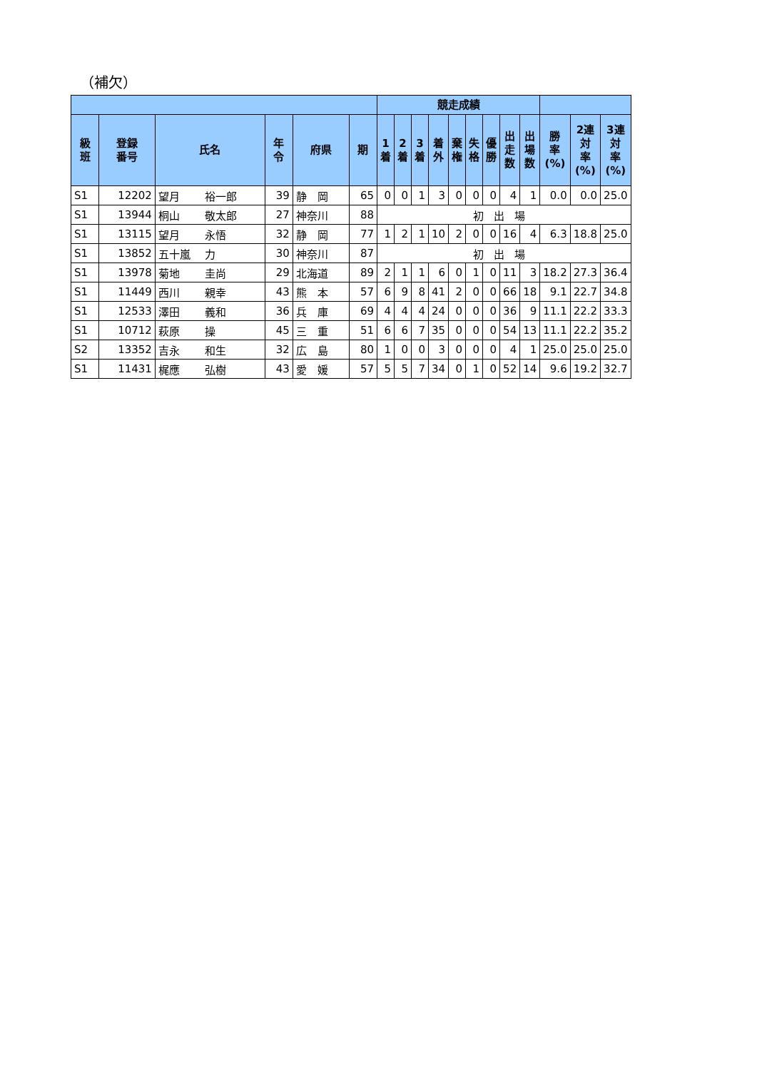（補欠）
| | | | | | | 競走成績 | | | | | | | | | | | |
| --- | --- | --- | --- | --- | --- | --- | --- | --- | --- | --- | --- | --- | --- | --- | --- | --- | --- |
| 級 班 | 登録 番号 | 氏名 | 年 令 | 府県 | 期 | 1 着 | 2 着 | 3 着 | 着 外 | 棄 権 | 失 格 | 優 勝 | 出 走 数 | 出 場 数 | 勝 率 (%) | 2連 対 率 (%) | 3連 対 率 (%) |
| S1 | 12202 | 望月 裕一郎 | 39 | 静 岡 | 65 | 0 | 0 | 1 | 3 | 0 | 0 | 0 | 4 | 1 | 0.0 | 0.0 | 25.0 |
| S1 | 13944 | 桐山 敬太郎 | 27 | 神奈川 | 88 | 初出場 | | | | | | | | | | | |
| S1 | 13115 | 望月 永悟 | 32 | 静 岡 | 77 | 1 | 2 | 1 | 10 | 2 | 0 | 0 | 16 | 4 | 6.3 | 18.8 | 25.0 |
| S1 | 13852 | 五十嵐 力 | 30 | 神奈川 | 87 | 初出場 | | | | | | | | | | | |
| S1 | 13978 | 菊地 圭尚 | 29 | 北海道 | 89 | 2 | 1 | 1 | 6 | 0 | 1 | 0 | 11 | 3 | 18.2 | 27.3 | 36.4 |
| S1 | 11449 | 西川 親幸 | 43 | 熊 本 | 57 | 6 | 9 | 8 | 41 | 2 | 0 | 0 | 66 | 18 | 9.1 | 22.7 | 34.8 |
| S1 | 12533 | 澤田 義和 | 36 | 兵 庫 | 69 | 4 | 4 | 4 | 24 | 0 | 0 | 0 | 36 | 9 | 11.1 | 22.2 | 33.3 |
| S1 | 10712 | 萩原 操 | 45 | 三 重 | 51 | 6 | 6 | 7 | 35 | 0 | 0 | 0 | 54 | 13 | 11.1 | 22.2 | 35.2 |
| S2 | 13352 | 吉永 和生 | 32 | 広 島 | 80 | 1 | 0 | 0 | 3 | 0 | 0 | 0 | 4 | 1 | 25.0 | 25.0 | 25.0 |
| S1 | 11431 | 梶應 弘樹 | 43 | 愛 媛 | 57 | 5 | 5 | 7 | 34 | 0 | 1 | 0 | 52 | 14 | 9.6 | 19.2 | 32.7 |